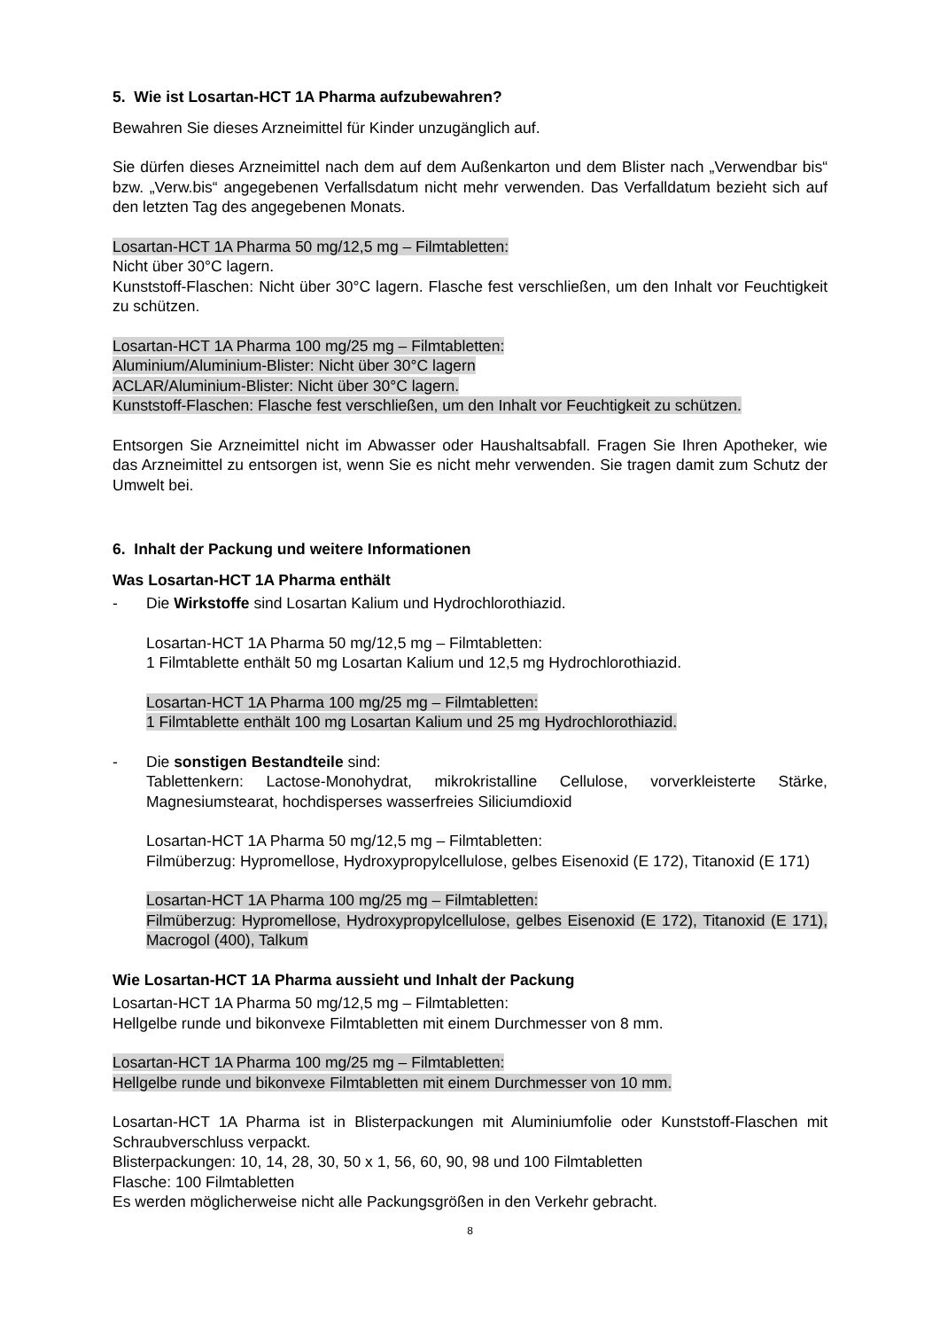5. Wie ist Losartan-HCT 1A Pharma aufzubewahren?
Bewahren Sie dieses Arzneimittel für Kinder unzugänglich auf.
Sie dürfen dieses Arzneimittel nach dem auf dem Außenkarton und dem Blister nach „Verwendbar bis“ bzw. „Verw.bis“ angegebenen Verfallsdatum nicht mehr verwenden. Das Verfalldatum bezieht sich auf den letzten Tag des angegebenen Monats.
Losartan-HCT 1A Pharma 50 mg/12,5 mg – Filmtabletten:
Nicht über 30°C lagern.
Kunststoff-Flaschen: Nicht über 30°C lagern. Flasche fest verschließen, um den Inhalt vor Feuchtigkeit zu schützen.
Losartan-HCT 1A Pharma 100 mg/25 mg – Filmtabletten:
Aluminium/Aluminium-Blister: Nicht über 30°C lagern
ACLAR/Aluminium-Blister: Nicht über 30°C lagern.
Kunststoff-Flaschen: Flasche fest verschließen, um den Inhalt vor Feuchtigkeit zu schützen.
Entsorgen Sie Arzneimittel nicht im Abwasser oder Haushaltsabfall. Fragen Sie Ihren Apotheker, wie das Arzneimittel zu entsorgen ist, wenn Sie es nicht mehr verwenden. Sie tragen damit zum Schutz der Umwelt bei.
6. Inhalt der Packung und weitere Informationen
Was Losartan-HCT 1A Pharma enthält
- Die Wirkstoffe sind Losartan Kalium und Hydrochlorothiazid.
Losartan-HCT 1A Pharma 50 mg/12,5 mg – Filmtabletten:
1 Filmtablette enthält 50 mg Losartan Kalium und 12,5 mg Hydrochlorothiazid.
Losartan-HCT 1A Pharma 100 mg/25 mg – Filmtabletten:
1 Filmtablette enthält 100 mg Losartan Kalium und 25 mg Hydrochlorothiazid.
- Die sonstigen Bestandteile sind:
Tablettenkern: Lactose-Monohydrat, mikrokristalline Cellulose, vorverkleisterte Stärke, Magnesiumstearat, hochdisperses wasserfreies Siliciumdioxid
Losartan-HCT 1A Pharma 50 mg/12,5 mg – Filmtabletten:
Filmüberzug: Hypromellose, Hydroxypropylcellulose, gelbes Eisenoxid (E 172), Titanoxid (E 171)
Losartan-HCT 1A Pharma 100 mg/25 mg – Filmtabletten:
Filmüberzug: Hypromellose, Hydroxypropylcellulose, gelbes Eisenoxid (E 172), Titanoxid (E 171), Macrogol (400), Talkum
Wie Losartan-HCT 1A Pharma aussieht und Inhalt der Packung
Losartan-HCT 1A Pharma 50 mg/12,5 mg – Filmtabletten:
Hellgelbe runde und bikonvexe Filmtabletten mit einem Durchmesser von 8 mm.
Losartan-HCT 1A Pharma 100 mg/25 mg – Filmtabletten:
Hellgelbe runde und bikonvexe Filmtabletten mit einem Durchmesser von 10 mm.
Losartan-HCT 1A Pharma ist in Blisterpackungen mit Aluminiumfolie oder Kunststoff-Flaschen mit Schraubverschluss verpackt.
Blisterpackungen: 10, 14, 28, 30, 50 x 1, 56, 60, 90, 98 und 100 Filmtabletten
Flasche: 100 Filmtabletten
Es werden möglicherweise nicht alle Packungsgrößen in den Verkehr gebracht.
8